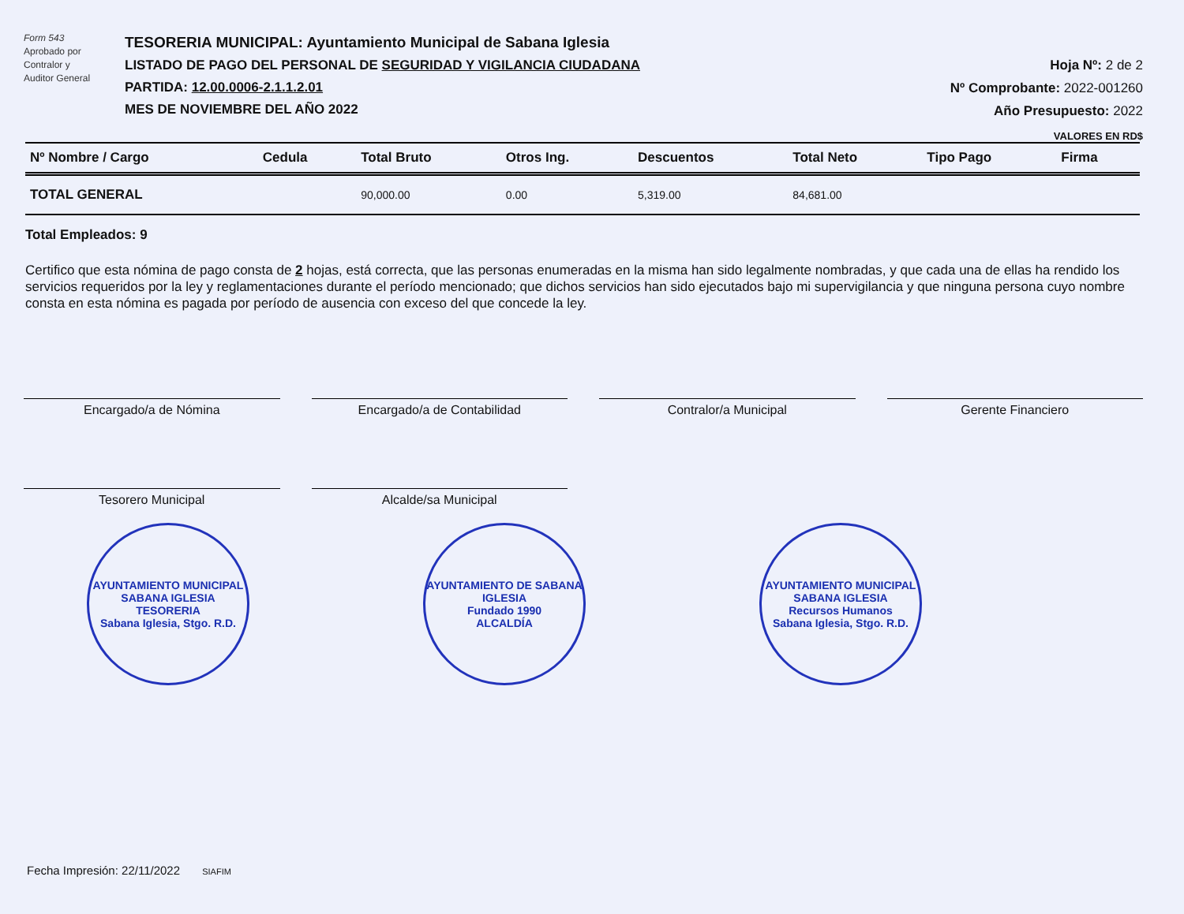Form 543
Aprobado por
Contralor y
Auditor General
TESORERIA MUNICIPAL: Ayuntamiento Municipal de Sabana Iglesia
LISTADO DE PAGO DEL PERSONAL DE SEGURIDAD Y VIGILANCIA CIUDADANA
PARTIDA: 12.00.0006-2.1.1.2.01
MES DE NOVIEMBRE DEL AÑO 2022
Hoja Nº: 2 de 2
Nº Comprobante: 2022-001260
Año Presupuesto: 2022
VALORES EN RD$
| Nº Nombre / Cargo | Cedula | Total Bruto | Otros Ing. | Descuentos | Total Neto | Tipo Pago | Firma |
| --- | --- | --- | --- | --- | --- | --- | --- |
| TOTAL GENERAL | | 90,000.00 | 0.00 | 5,319.00 | 84,681.00 | | |
Total Empleados: 9
Certifico que esta nómina de pago consta de 2 hojas, está correcta, que las personas enumeradas en la misma han sido legalmente nombradas, y que cada una de ellas ha rendido los servicios requeridos por la ley y reglamentaciones durante el período mencionado; que dichos servicios han sido ejecutados bajo mi supervigilancia y que ninguna persona cuyo nombre consta en esta nómina es pagada por período de ausencia con exceso del que concede la ley.
Encargado/a de Nómina
Encargado/a de Contabilidad
Contralor/a Municipal
Gerente Financiero
Tesorero Municipal
Alcalde/sa Municipal
AYUNTAMIENTO MUNICIPAL SABANA IGLESIA
TESORERIA
Sabana Iglesia, Stgo. R.D.
AYUNTAMIENTO DE SABANA IGLESIA
Fundado 1990
ALCALDÍA
AYUNTAMIENTO MUNICIPAL SABANA IGLESIA
Recursos Humanos
Sabana Iglesia, Stgo. R.D.
Fecha Impresión: 22/11/2022 SIAFIM